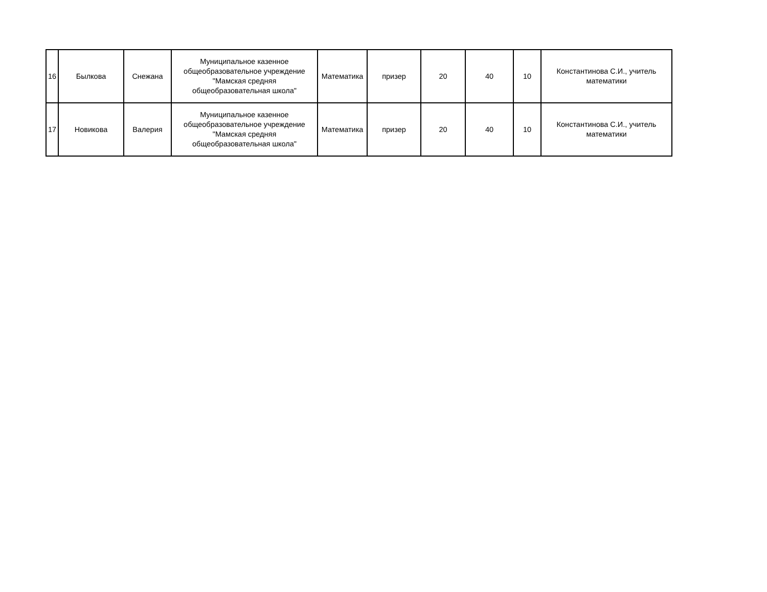| 16 | Былкова | Снежана | Муниципальное казенное общеобразовательное учреждение "Мамская средняя общеобразовательная школа" | Математика | призер | 20 | 40 | 10 | Константинова С.И., учитель математики |
| 17 | Новикова | Валерия | Муниципальное казенное общеобразовательное учреждение "Мамская средняя общеобразовательная школа" | Математика | призер | 20 | 40 | 10 | Константинова С.И., учитель математики |